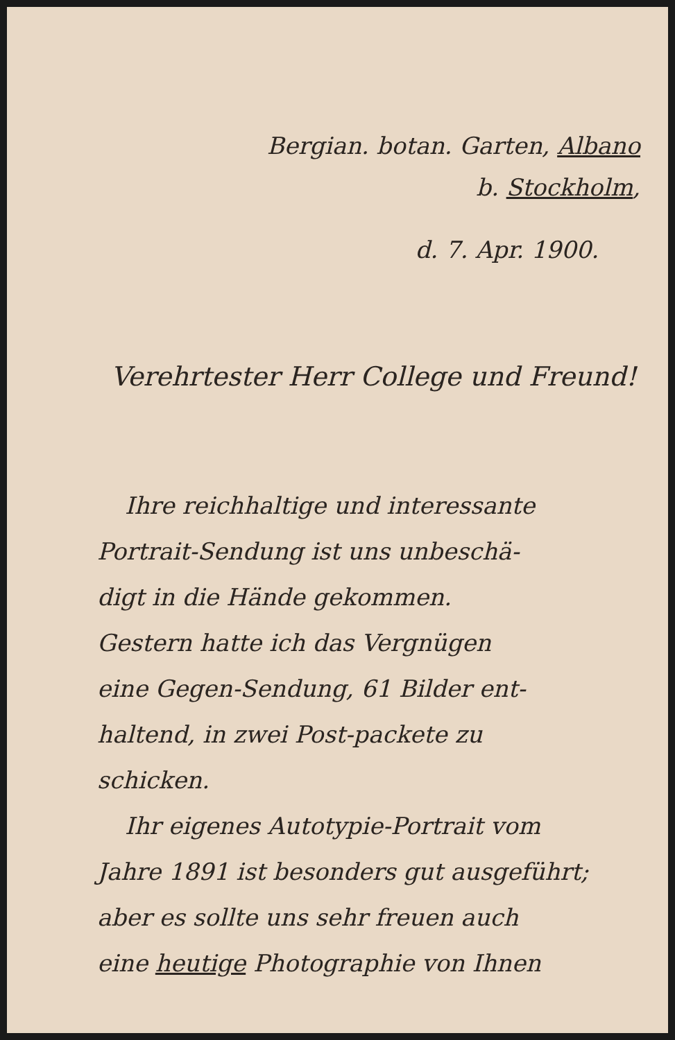Bergian. botan. Garten, Albano
b. Stockholm,
d. 7. Apr. 1900.
Verehrtester Herr College und Freund!
Ihre reichhaltige und interessante
Portrait-Sendung ist uns unbeschä-
digt in die Hände gekommen.
Gestern hatte ich das Vergnügen
eine Gegen-Sendung, 61 Bilder ent-
haltend, in zwei Post-packete zu
schicken.
Ihr eigenes Autotypie-Portrait vom
Jahre 1891 ist besonders gut ausgeführt;
aber es sollte uns sehr freuen auch
eine heutige Photographie von Ihnen